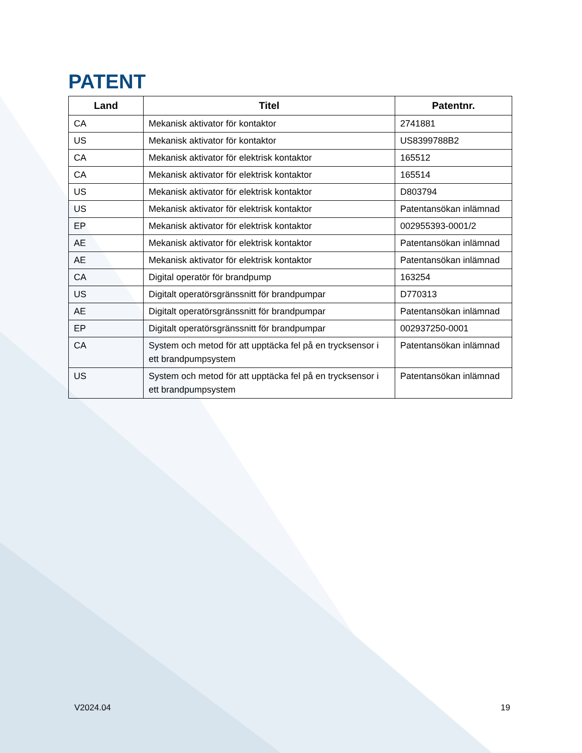PATENT
| Land | Titel | Patentnr. |
| --- | --- | --- |
| CA | Mekanisk aktivator för kontaktor | 2741881 |
| US | Mekanisk aktivator för kontaktor | US8399788B2 |
| CA | Mekanisk aktivator för elektrisk kontaktor | 165512 |
| CA | Mekanisk aktivator för elektrisk kontaktor | 165514 |
| US | Mekanisk aktivator för elektrisk kontaktor | D803794 |
| US | Mekanisk aktivator för elektrisk kontaktor | Patentansökan inlämnad |
| EP | Mekanisk aktivator för elektrisk kontaktor | 002955393-0001/2 |
| AE | Mekanisk aktivator för elektrisk kontaktor | Patentansökan inlämnad |
| AE | Mekanisk aktivator för elektrisk kontaktor | Patentansökan inlämnad |
| CA | Digital operatör för brandpump | 163254 |
| US | Digitalt operatörsgränssnitt för brandpumpar | D770313 |
| AE | Digitalt operatörsgränssnitt för brandpumpar | Patentansökan inlämnad |
| EP | Digitalt operatörsgränssnitt för brandpumpar | 002937250-0001 |
| CA | System och metod för att upptäcka fel på en trycksensor i ett brandpumpsystem | Patentansökan inlämnad |
| US | System och metod för att upptäcka fel på en trycksensor i ett brandpumpsystem | Patentansökan inlämnad |
V2024.04 19